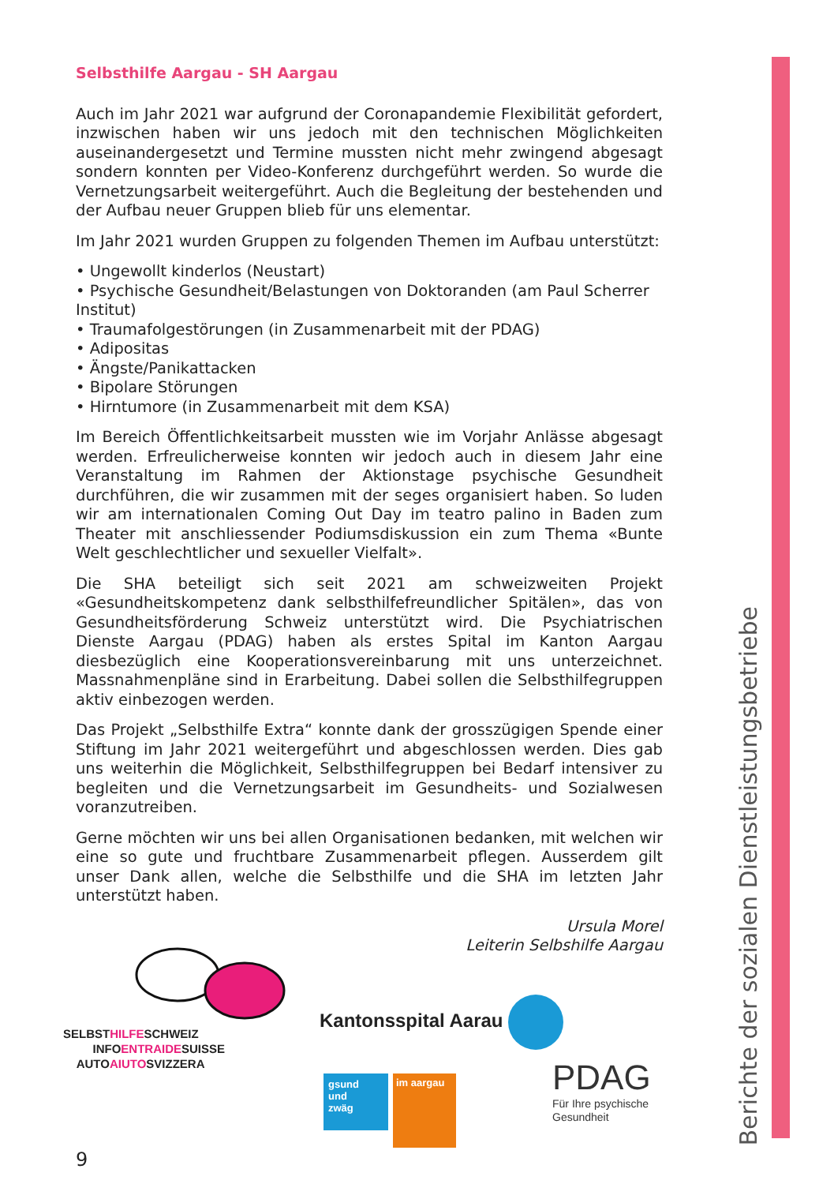Selbsthilfe Aargau - SH Aargau
Auch im Jahr 2021 war aufgrund der Coronapandemie Flexibilität gefordert, inzwischen haben wir uns jedoch mit den technischen Möglichkeiten auseinandergesetzt und Termine mussten nicht mehr zwingend abgesagt sondern konnten per Video-Konferenz durchgeführt werden. So wurde die Vernetzungsarbeit weitergeführt. Auch die Begleitung der bestehenden und der Aufbau neuer Gruppen blieb für uns elementar.
Im Jahr 2021 wurden Gruppen zu folgenden Themen im Aufbau unterstützt:
• Ungewollt kinderlos (Neustart)
• Psychische Gesundheit/Belastungen von Doktoranden (am Paul Scherrer Institut)
• Traumafolgestörungen (in Zusammenarbeit mit der PDAG)
• Adipositas
• Ängste/Panikattacken
• Bipolare Störungen
• Hirntumore (in Zusammenarbeit mit dem KSA)
Im Bereich Öffentlichkeitsarbeit mussten wie im Vorjahr Anlässe abgesagt werden. Erfreulicherweise konnten wir jedoch auch in diesem Jahr eine Veranstaltung im Rahmen der Aktionstage psychische Gesundheit durchführen, die wir zusammen mit der seges organisiert haben. So luden wir am internationalen Coming Out Day im teatro palino in Baden zum Theater mit anschliessender Podiumsdiskussion ein zum Thema «Bunte Welt geschlechtlicher und sexueller Vielfalt».
Die SHA beteiligt sich seit 2021 am schweizweiten Projekt «Gesundheitskompetenz dank selbsthilfefreundlicher Spitälen», das von Gesundheitsförderung Schweiz unterstützt wird. Die Psychiatrischen Dienste Aargau (PDAG) haben als erstes Spital im Kanton Aargau diesbezüglich eine Kooperationsvereinbarung mit uns unterzeichnet. Massnahmenpläne sind in Erarbeitung. Dabei sollen die Selbsthilfegruppen aktiv einbezogen werden.
Das Projekt „Selbsthilfe Extra“ konnte dank der grosszügigen Spende einer Stiftung im Jahr 2021 weitergeführt und abgeschlossen werden. Dies gab uns weiterhin die Möglichkeit, Selbsthilfegruppen bei Bedarf intensiver zu begleiten und die Vernetzungsarbeit im Gesundheits- und Sozialwesen voranzutreiben.
Gerne möchten wir uns bei allen Organisationen bedanken, mit welchen wir eine so gute und fruchtbare Zusammenarbeit pflegen. Ausserdem gilt unser Dank allen, welche die Selbsthilfe und die SHA im letzten Jahr unterstützt haben.
Ursula Morel
Leiterin Selbshilfe Aargau
SELBSTHILFESCHWEIZ
INFOENTRAIDESUISSE
AUTOAIUTOSVIZZERA
Kantonsspital Aarau
gsund
und
zwäg
im aargau
PDAG
Für Ihre psychische
Gesundheit
Berichte der sozialen Dienstleistungsbetriebe
9